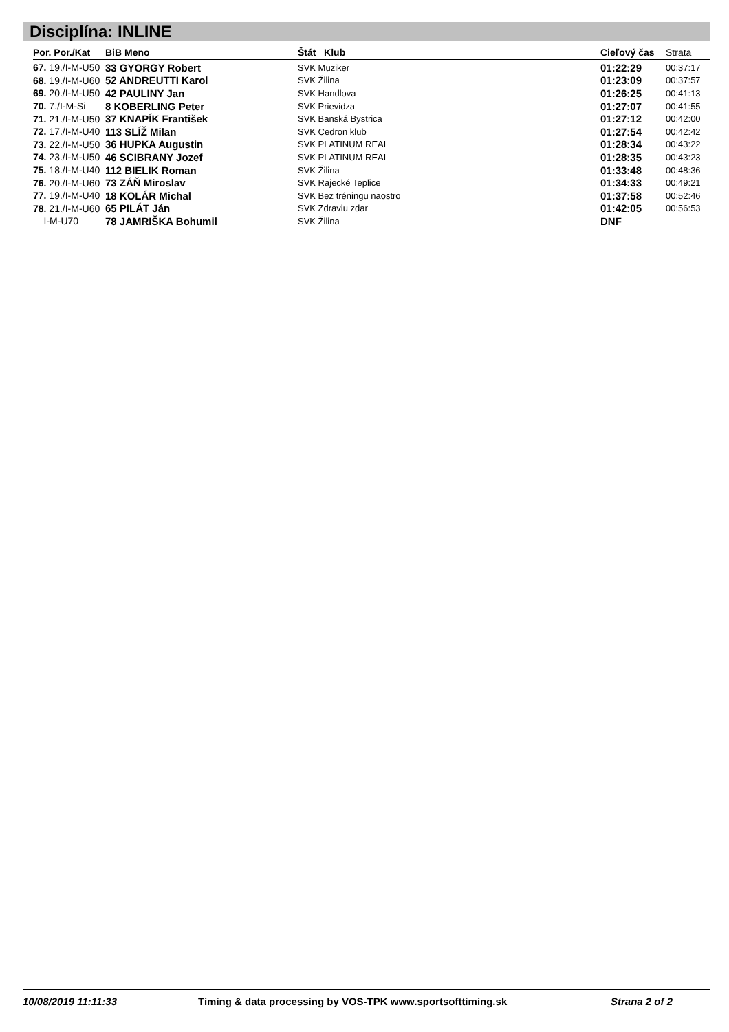Disciplína: INLINE
| Por. Por./Kat | BiB Meno | Štát Klub | Cieľový čas | Strata |
| --- | --- | --- | --- | --- |
| 67. 19./I-M-U50 | 33 GYORGY Robert | SVK Muziker | 01:22:29 | 00:37:17 |
| 68. 19./I-M-U60 | 52 ANDREUTTI Karol | SVK Žilina | 01:23:09 | 00:37:57 |
| 69. 20./I-M-U50 | 42 PAULINY Jan | SVK Handlova | 01:26:25 | 00:41:13 |
| 70. 7./I-M-Si | 8 KOBERLING Peter | SVK Prievidza | 01:27:07 | 00:41:55 |
| 71. 21./I-M-U50 | 37 KNAPÍK František | SVK Banská Bystrica | 01:27:12 | 00:42:00 |
| 72. 17./I-M-U40 | 113 SLÍŽ Milan | SVK Cedron klub | 01:27:54 | 00:42:42 |
| 73. 22./I-M-U50 | 36 HUPKA Augustin | SVK PLATINUM REAL | 01:28:34 | 00:43:22 |
| 74. 23./I-M-U50 | 46 SCIBRANY Jozef | SVK PLATINUM REAL | 01:28:35 | 00:43:23 |
| 75. 18./I-M-U40 | 112 BIELIK Roman | SVK Žilina | 01:33:48 | 00:48:36 |
| 76. 20./I-M-U60 | 73 ZÁŇ Miroslav | SVK Rajecké Teplice | 01:34:33 | 00:49:21 |
| 77. 19./I-M-U40 | 18 KOLÁR Michal | SVK Bez tréningu naostro | 01:37:58 | 00:52:46 |
| 78. 21./I-M-U60 | 65 PILÁT Ján | SVK Zdraviu zdar | 01:42:05 | 00:56:53 |
| I-M-U70 | 78 JAMRIŠKA Bohumil | SVK Žilina | DNF | |
10/08/2019 11:11:33 Timing & data processing by VOS-TPK www.sportsofttiming.sk Strana 2 of 2